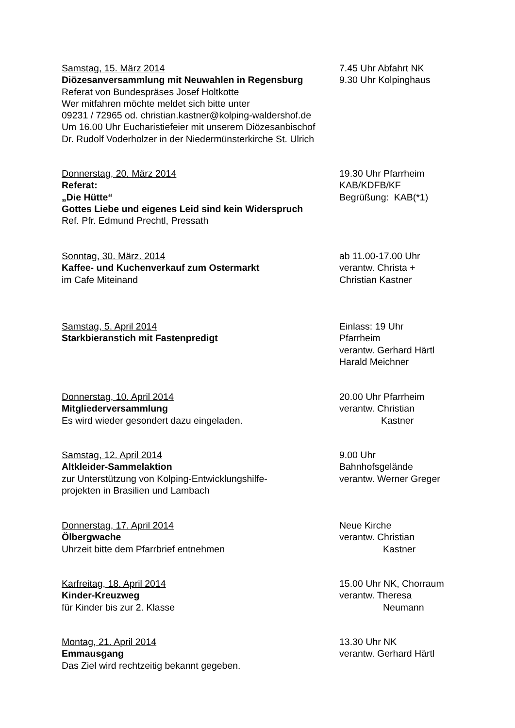Samstag, 15. März 2014
Diözesanversammlung mit Neuwahlen in Regensburg
Referat von Bundespräses Josef Holtkotte
Wer mitfahren möchte meldet sich bitte unter
09231 / 72965 od. christian.kastner@kolping-waldershof.de
Um 16.00 Uhr Eucharistiefeier mit unserem Diözesanbischof
Dr. Rudolf Voderholzer in der Niedermünsterkirche St. Ulrich
7.45 Uhr Abfahrt NK
9.30 Uhr Kolpinghaus
Donnerstag, 20. März 2014
Referat:
„Die Hütte“
Gottes Liebe und eigenes Leid sind kein Widerspruch
Ref. Pfr. Edmund Prechtl, Pressath
19.30 Uhr Pfarrheim
KAB/KDFB/KF
Begrüßung: KAB(*1)
Sonntag, 30. März. 2014
Kaffee- und Kuchenverkauf zum Ostermarkt
im Cafe Miteinand
ab 11.00-17.00 Uhr
verantw. Christa +
Christian Kastner
Samstag, 5. April 2014
Starkbieranstich mit Fastenpredigt
Einlass: 19 Uhr
Pfarrheim
verantw. Gerhard Härtl
Harald Meichner
Donnerstag, 10. April 2014
Mitgliederversammlung
Es wird wieder gesondert dazu eingeladen.
20.00 Uhr Pfarrheim
verantw. Christian
Kastner
Samstag, 12. April 2014
Altkleider-Sammelaktion
zur Unterstützung von Kolping-Entwicklungshilfe-
projekten in Brasilien und Lambach
9.00 Uhr
Bahnhofsgelände
verantw. Werner Greger
Donnerstag, 17. April 2014
Ölbergwache
Uhrzeit bitte dem Pfarrbrief entnehmen
Neue Kirche
verantw. Christian
Kastner
Karfreitag, 18. April 2014
Kinder-Kreuzweg
für Kinder bis zur 2. Klasse
15.00 Uhr NK, Chorraum
verantw. Theresa
Neumann
Montag, 21. April 2014
Emmausgang
Das Ziel wird rechtzeitig bekannt gegeben.
13.30 Uhr NK
verantw. Gerhard Härtl